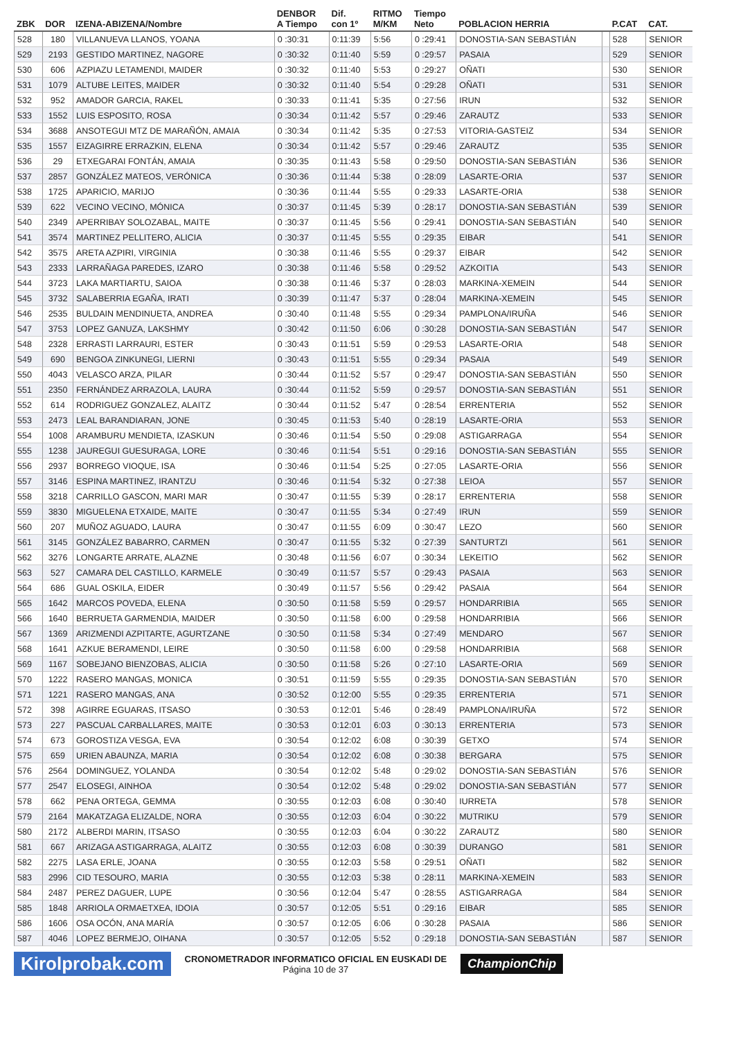| ZBK | DOR | IZENA-ABIZENA/Nombre | DENBOR A Tiempo | Dif. con 1º | RITMO M/KM | Tiempo Neto | POBLACION HERRIA | | P.CAT | CAT. |
| --- | --- | --- | --- | --- | --- | --- | --- | --- | --- | --- |
| 528 | 180 | VILLANUEVA LLANOS, YOANA | 0 :30:31 | 0:11:39 | 5:56 | 0 :29:41 | DONOSTIA-SAN SEBASTIÁN | | 528 | SENIOR |
| 529 | 2193 | GESTIDO MARTINEZ, NAGORE | 0 :30:32 | 0:11:40 | 5:59 | 0 :29:57 | PASAIA | | 529 | SENIOR |
| 530 | 606 | AZPIAZU LETAMENDI, MAIDER | 0 :30:32 | 0:11:40 | 5:53 | 0 :29:27 | OÑATI | | 530 | SENIOR |
| 531 | 1079 | ALTUBE LEITES, MAIDER | 0 :30:32 | 0:11:40 | 5:54 | 0 :29:28 | OÑATI | | 531 | SENIOR |
| 532 | 952 | AMADOR GARCIA, RAKEL | 0 :30:33 | 0:11:41 | 5:35 | 0 :27:56 | IRUN | | 532 | SENIOR |
| 533 | 1552 | LUIS ESPOSITO, ROSA | 0 :30:34 | 0:11:42 | 5:57 | 0 :29:46 | ZARAUTZ | | 533 | SENIOR |
| 534 | 3688 | ANSOTEGUI MTZ DE MARAÑÓN, AMAIA | 0 :30:34 | 0:11:42 | 5:35 | 0 :27:53 | VITORIA-GASTEIZ | | 534 | SENIOR |
| 535 | 1557 | EIZAGIRRE ERRAZKIN, ELENA | 0 :30:34 | 0:11:42 | 5:57 | 0 :29:46 | ZARAUTZ | | 535 | SENIOR |
| 536 | 29 | ETXEGARAI FONTÁN, AMAIA | 0 :30:35 | 0:11:43 | 5:58 | 0 :29:50 | DONOSTIA-SAN SEBASTIÁN | | 536 | SENIOR |
| 537 | 2857 | GONZÁLEZ MATEOS, VERÓNICA | 0 :30:36 | 0:11:44 | 5:38 | 0 :28:09 | LASARTE-ORIA | | 537 | SENIOR |
| 538 | 1725 | APARICIO, MARIJO | 0 :30:36 | 0:11:44 | 5:55 | 0 :29:33 | LASARTE-ORIA | | 538 | SENIOR |
| 539 | 622 | VECINO VECINO, MÓNICA | 0 :30:37 | 0:11:45 | 5:39 | 0 :28:17 | DONOSTIA-SAN SEBASTIÁN | | 539 | SENIOR |
| 540 | 2349 | APERRIBAY SOLOZABAL, MAITE | 0 :30:37 | 0:11:45 | 5:56 | 0 :29:41 | DONOSTIA-SAN SEBASTIÁN | | 540 | SENIOR |
| 541 | 3574 | MARTINEZ PELLITERO, ALICIA | 0 :30:37 | 0:11:45 | 5:55 | 0 :29:35 | EIBAR | | 541 | SENIOR |
| 542 | 3575 | ARETA AZPIRI, VIRGINIA | 0 :30:38 | 0:11:46 | 5:55 | 0 :29:37 | EIBAR | | 542 | SENIOR |
| 543 | 2333 | LARRAÑAGA PAREDES, IZARO | 0 :30:38 | 0:11:46 | 5:58 | 0 :29:52 | AZKOITIA | | 543 | SENIOR |
| 544 | 3723 | LAKA MARTIARTU, SAIOA | 0 :30:38 | 0:11:46 | 5:37 | 0 :28:03 | MARKINA-XEMEIN | | 544 | SENIOR |
| 545 | 3732 | SALABERRIA EGAÑA, IRATI | 0 :30:39 | 0:11:47 | 5:37 | 0 :28:04 | MARKINA-XEMEIN | | 545 | SENIOR |
| 546 | 2535 | BULDAIN MENDINUETA, ANDREA | 0 :30:40 | 0:11:48 | 5:55 | 0 :29:34 | PAMPLONA/IRUÑA | | 546 | SENIOR |
| 547 | 3753 | LOPEZ GANUZA, LAKSHMY | 0 :30:42 | 0:11:50 | 6:06 | 0 :30:28 | DONOSTIA-SAN SEBASTIÁN | | 547 | SENIOR |
| 548 | 2328 | ERRASTI LARRAURI, ESTER | 0 :30:43 | 0:11:51 | 5:59 | 0 :29:53 | LASARTE-ORIA | | 548 | SENIOR |
| 549 | 690 | BENGOA ZINKUNEGI, LIERNI | 0 :30:43 | 0:11:51 | 5:55 | 0 :29:34 | PASAIA | | 549 | SENIOR |
| 550 | 4043 | VELASCO ARZA, PILAR | 0 :30:44 | 0:11:52 | 5:57 | 0 :29:47 | DONOSTIA-SAN SEBASTIÁN | | 550 | SENIOR |
| 551 | 2350 | FERNÁNDEZ ARRAZOLA, LAURA | 0 :30:44 | 0:11:52 | 5:59 | 0 :29:57 | DONOSTIA-SAN SEBASTIÁN | | 551 | SENIOR |
| 552 | 614 | RODRIGUEZ GONZALEZ, ALAITZ | 0 :30:44 | 0:11:52 | 5:47 | 0 :28:54 | ERRENTERIA | | 552 | SENIOR |
| 553 | 2473 | LEAL BARANDIARAN, JONE | 0 :30:45 | 0:11:53 | 5:40 | 0 :28:19 | LASARTE-ORIA | | 553 | SENIOR |
| 554 | 1008 | ARAMBURU MENDIETA, IZASKUN | 0 :30:46 | 0:11:54 | 5:50 | 0 :29:08 | ASTIGARRAGA | | 554 | SENIOR |
| 555 | 1238 | JAUREGUI GUESURAGA, LORE | 0 :30:46 | 0:11:54 | 5:51 | 0 :29:16 | DONOSTIA-SAN SEBASTIÁN | | 555 | SENIOR |
| 556 | 2937 | BORREGO VIOQUE, ISA | 0 :30:46 | 0:11:54 | 5:25 | 0 :27:05 | LASARTE-ORIA | | 556 | SENIOR |
| 557 | 3146 | ESPINA MARTINEZ, IRANTZU | 0 :30:46 | 0:11:54 | 5:32 | 0 :27:38 | LEIOA | | 557 | SENIOR |
| 558 | 3218 | CARRILLO GASCON, MARI MAR | 0 :30:47 | 0:11:55 | 5:39 | 0 :28:17 | ERRENTERIA | | 558 | SENIOR |
| 559 | 3830 | MIGUELENA ETXAIDE, MAITE | 0 :30:47 | 0:11:55 | 5:34 | 0 :27:49 | IRUN | | 559 | SENIOR |
| 560 | 207 | MUÑOZ AGUADO, LAURA | 0 :30:47 | 0:11:55 | 6:09 | 0 :30:47 | LEZO | | 560 | SENIOR |
| 561 | 3145 | GONZÁLEZ BABARRO, CARMEN | 0 :30:47 | 0:11:55 | 5:32 | 0 :27:39 | SANTURTZI | | 561 | SENIOR |
| 562 | 3276 | LONGARTE ARRATE, ALAZNE | 0 :30:48 | 0:11:56 | 6:07 | 0 :30:34 | LEKEITIO | | 562 | SENIOR |
| 563 | 527 | CAMARA DEL CASTILLO, KARMELE | 0 :30:49 | 0:11:57 | 5:57 | 0 :29:43 | PASAIA | | 563 | SENIOR |
| 564 | 686 | GUAL OSKILA, EIDER | 0 :30:49 | 0:11:57 | 5:56 | 0 :29:42 | PASAIA | | 564 | SENIOR |
| 565 | 1642 | MARCOS POVEDA, ELENA | 0 :30:50 | 0:11:58 | 5:59 | 0 :29:57 | HONDARRIBIA | | 565 | SENIOR |
| 566 | 1640 | BERRUETA GARMENDIA, MAIDER | 0 :30:50 | 0:11:58 | 6:00 | 0 :29:58 | HONDARRIBIA | | 566 | SENIOR |
| 567 | 1369 | ARIZMENDI AZPITARTE, AGURTZANE | 0 :30:50 | 0:11:58 | 5:34 | 0 :27:49 | MENDARO | | 567 | SENIOR |
| 568 | 1641 | AZKUE BERAMENDI, LEIRE | 0 :30:50 | 0:11:58 | 6:00 | 0 :29:58 | HONDARRIBIA | | 568 | SENIOR |
| 569 | 1167 | SOBEJANO BIENZOBAS, ALICIA | 0 :30:50 | 0:11:58 | 5:26 | 0 :27:10 | LASARTE-ORIA | | 569 | SENIOR |
| 570 | 1222 | RASERO MANGAS, MONICA | 0 :30:51 | 0:11:59 | 5:55 | 0 :29:35 | DONOSTIA-SAN SEBASTIÁN | | 570 | SENIOR |
| 571 | 1221 | RASERO MANGAS, ANA | 0 :30:52 | 0:12:00 | 5:55 | 0 :29:35 | ERRENTERIA | | 571 | SENIOR |
| 572 | 398 | AGIRRE EGUARAS, ITSASO | 0 :30:53 | 0:12:01 | 5:46 | 0 :28:49 | PAMPLONA/IRUÑA | | 572 | SENIOR |
| 573 | 227 | PASCUAL CARBALLARES, MAITE | 0 :30:53 | 0:12:01 | 6:03 | 0 :30:13 | ERRENTERIA | | 573 | SENIOR |
| 574 | 673 | GOROSTIZA VESGA, EVA | 0 :30:54 | 0:12:02 | 6:08 | 0 :30:39 | GETXO | | 574 | SENIOR |
| 575 | 659 | URIEN ABAUNZA, MARIA | 0 :30:54 | 0:12:02 | 6:08 | 0 :30:38 | BERGARA | | 575 | SENIOR |
| 576 | 2564 | DOMINGUEZ, YOLANDA | 0 :30:54 | 0:12:02 | 5:48 | 0 :29:02 | DONOSTIA-SAN SEBASTIÁN | | 576 | SENIOR |
| 577 | 2547 | ELOSEGI, AINHOA | 0 :30:54 | 0:12:02 | 5:48 | 0 :29:02 | DONOSTIA-SAN SEBASTIÁN | | 577 | SENIOR |
| 578 | 662 | PENA ORTEGA, GEMMA | 0 :30:55 | 0:12:03 | 6:08 | 0 :30:40 | IURRETA | | 578 | SENIOR |
| 579 | 2164 | MAKATZAGA ELIZALDE, NORA | 0 :30:55 | 0:12:03 | 6:04 | 0 :30:22 | MUTRIKU | | 579 | SENIOR |
| 580 | 2172 | ALBERDI MARIN, ITSASO | 0 :30:55 | 0:12:03 | 6:04 | 0 :30:22 | ZARAUTZ | | 580 | SENIOR |
| 581 | 667 | ARIZAGA ASTIGARRAGA, ALAITZ | 0 :30:55 | 0:12:03 | 6:08 | 0 :30:39 | DURANGO | | 581 | SENIOR |
| 582 | 2275 | LASA ERLE, JOANA | 0 :30:55 | 0:12:03 | 5:58 | 0 :29:51 | OÑATI | | 582 | SENIOR |
| 583 | 2996 | CID TESOURO, MARIA | 0 :30:55 | 0:12:03 | 5:38 | 0 :28:11 | MARKINA-XEMEIN | | 583 | SENIOR |
| 584 | 2487 | PEREZ DAGUER, LUPE | 0 :30:56 | 0:12:04 | 5:47 | 0 :28:55 | ASTIGARRAGA | | 584 | SENIOR |
| 585 | 1848 | ARRIOLA ORMAETXEA, IDOIA | 0 :30:57 | 0:12:05 | 5:51 | 0 :29:16 | EIBAR | | 585 | SENIOR |
| 586 | 1606 | OSA OCÓN, ANA MARÍA | 0 :30:57 | 0:12:05 | 6:06 | 0 :30:28 | PASAIA | | 586 | SENIOR |
| 587 | 4046 | LOPEZ BERMEJO, OIHANA | 0 :30:57 | 0:12:05 | 5:52 | 0 :29:18 | DONOSTIA-SAN SEBASTIÁN | | 587 | SENIOR |
Kirolprobak.com
CRONOMETRADOR INFORMATICO OFICIAL EN EUSKADI DE
Página 10 de 37
ChampionChip